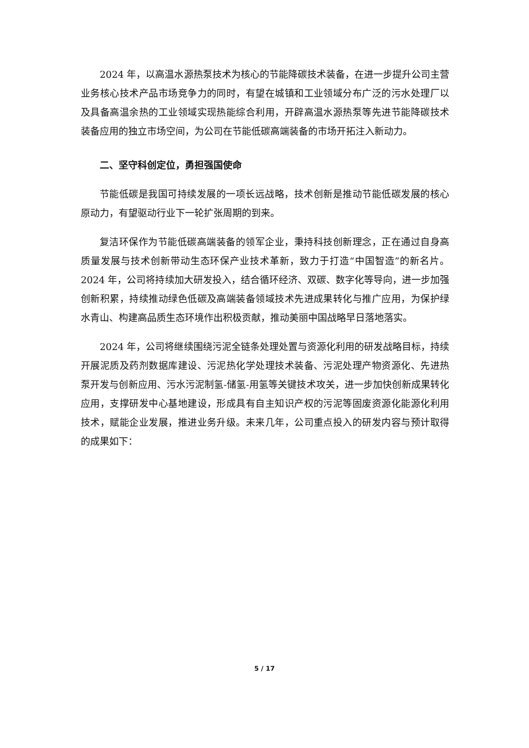2024 年，以高温水源热泵技术为核心的节能降碳技术装备，在进一步提升公司主营业务核心技术产品市场竞争力的同时，有望在城镇和工业领域分布广泛的污水处理厂以及具备高温余热的工业领域实现热能综合利用，开辟高温水源热泵等先进节能降碳技术装备应用的独立市场空间，为公司在节能低碳高端装备的市场开拓注入新动力。
二、坚守科创定位，勇担强国使命
节能低碳是我国可持续发展的一项长远战略，技术创新是推动节能低碳发展的核心原动力，有望驱动行业下一轮扩张周期的到来。
复洁环保作为节能低碳高端装备的领军企业，秉持科技创新理念，正在通过自身高质量发展与技术创新带动生态环保产业技术革新，致力于打造“中国智造”的新名片。2024 年，公司将持续加大研发投入，结合循环经济、双碳、数字化等导向，进一步加强创新积累，持续推动绿色低碳及高端装备领域技术先进成果转化与推广应用，为保护绿水青山、构建高品质生态环境作出积极贡献，推动美丽中国战略早日落地落实。
2024 年，公司将继续围绕污泥全链条处理处置与资源化利用的研发战略目标，持续开展泥质及药剂数据库建设、污泥热化学处理技术装备、污泥处理产物资源化、先进热泵开发与创新应用、污水污泥制氢-储氢-用氢等关键技术攻关，进一步加快创新成果转化应用，支撑研发中心基地建设，形成具有自主知识产权的污泥等固废资源化能源化利用技术，赋能企业发展，推进业务升级。未来几年，公司重点投入的研发内容与预计取得的成果如下：
5 / 17